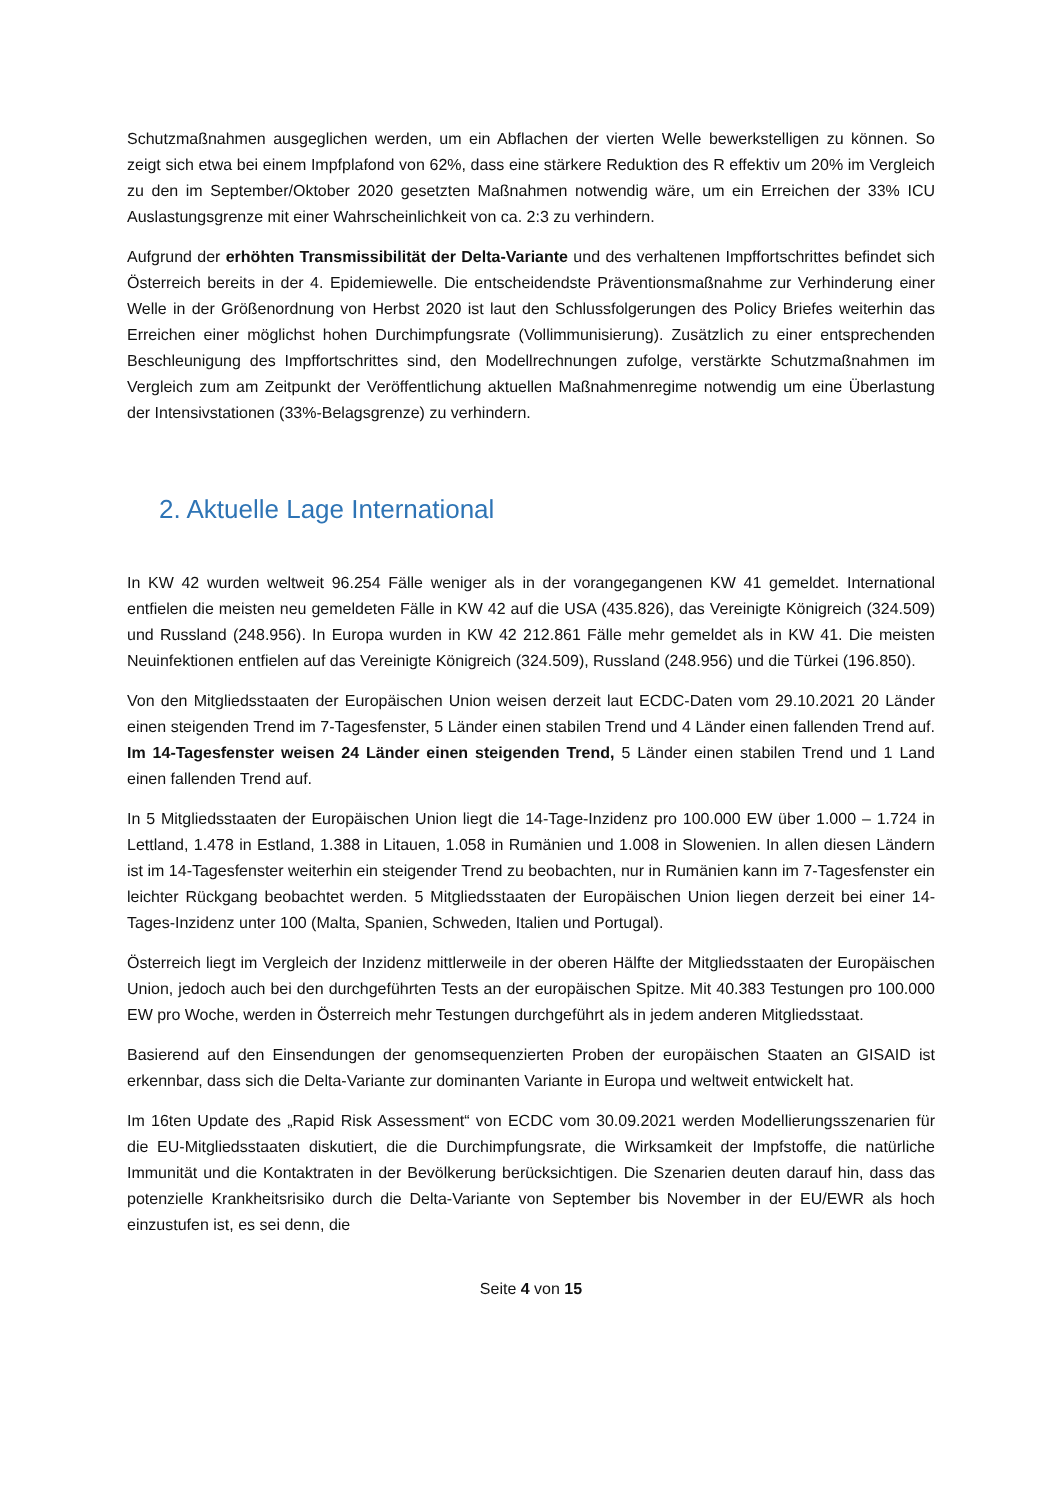Schutzmaßnahmen ausgeglichen werden, um ein Abflachen der vierten Welle bewerkstelligen zu können. So zeigt sich etwa bei einem Impfplafond von 62%, dass eine stärkere Reduktion des R effektiv um 20% im Vergleich zu den im September/Oktober 2020 gesetzten Maßnahmen notwendig wäre, um ein Erreichen der 33% ICU Auslastungsgrenze mit einer Wahrscheinlichkeit von ca. 2:3 zu verhindern.
Aufgrund der erhöhten Transmissibilität der Delta-Variante und des verhaltenen Impffortschrittes befindet sich Österreich bereits in der 4. Epidemiewelle. Die entscheidendste Präventionsmaßnahme zur Verhinderung einer Welle in der Größenordnung von Herbst 2020 ist laut den Schlussfolgerungen des Policy Briefes weiterhin das Erreichen einer möglichst hohen Durchimpfungsrate (Vollimmunisierung). Zusätzlich zu einer entsprechenden Beschleunigung des Impffortschrittes sind, den Modellrechnungen zufolge, verstärkte Schutzmaßnahmen im Vergleich zum am Zeitpunkt der Veröffentlichung aktuellen Maßnahmenregime notwendig um eine Überlastung der Intensivstationen (33%-Belagsgrenze) zu verhindern.
2. Aktuelle Lage International
In KW 42 wurden weltweit 96.254 Fälle weniger als in der vorangegangenen KW 41 gemeldet. International entfielen die meisten neu gemeldeten Fälle in KW 42 auf die USA (435.826), das Vereinigte Königreich (324.509) und Russland (248.956). In Europa wurden in KW 42 212.861 Fälle mehr gemeldet als in KW 41. Die meisten Neuinfektionen entfielen auf das Vereinigte Königreich (324.509), Russland (248.956) und die Türkei (196.850).
Von den Mitgliedsstaaten der Europäischen Union weisen derzeit laut ECDC-Daten vom 29.10.2021 20 Länder einen steigenden Trend im 7-Tagesfenster, 5 Länder einen stabilen Trend und 4 Länder einen fallenden Trend auf. Im 14-Tagesfenster weisen 24 Länder einen steigenden Trend, 5 Länder einen stabilen Trend und 1 Land einen fallenden Trend auf.
In 5 Mitgliedsstaaten der Europäischen Union liegt die 14-Tage-Inzidenz pro 100.000 EW über 1.000 – 1.724 in Lettland, 1.478 in Estland, 1.388 in Litauen, 1.058 in Rumänien und 1.008 in Slowenien. In allen diesen Ländern ist im 14-Tagesfenster weiterhin ein steigender Trend zu beobachten, nur in Rumänien kann im 7-Tagesfenster ein leichter Rückgang beobachtet werden. 5 Mitgliedsstaaten der Europäischen Union liegen derzeit bei einer 14-Tages-Inzidenz unter 100 (Malta, Spanien, Schweden, Italien und Portugal).
Österreich liegt im Vergleich der Inzidenz mittlerweile in der oberen Hälfte der Mitgliedsstaaten der Europäischen Union, jedoch auch bei den durchgeführten Tests an der europäischen Spitze. Mit 40.383 Testungen pro 100.000 EW pro Woche, werden in Österreich mehr Testungen durchgeführt als in jedem anderen Mitgliedsstaat.
Basierend auf den Einsendungen der genomsequenzierten Proben der europäischen Staaten an GISAID ist erkennbar, dass sich die Delta-Variante zur dominanten Variante in Europa und weltweit entwickelt hat.
Im 16ten Update des „Rapid Risk Assessment“ von ECDC vom 30.09.2021 werden Modellierungsszenarien für die EU-Mitgliedsstaaten diskutiert, die die Durchimpfungsrate, die Wirksamkeit der Impfstoffe, die natürliche Immunität und die Kontaktraten in der Bevölkerung berücksichtigen. Die Szenarien deuten darauf hin, dass das potenzielle Krankheitsrisiko durch die Delta-Variante von September bis November in der EU/EWR als hoch einzustufen ist, es sei denn, die
Seite 4 von 15